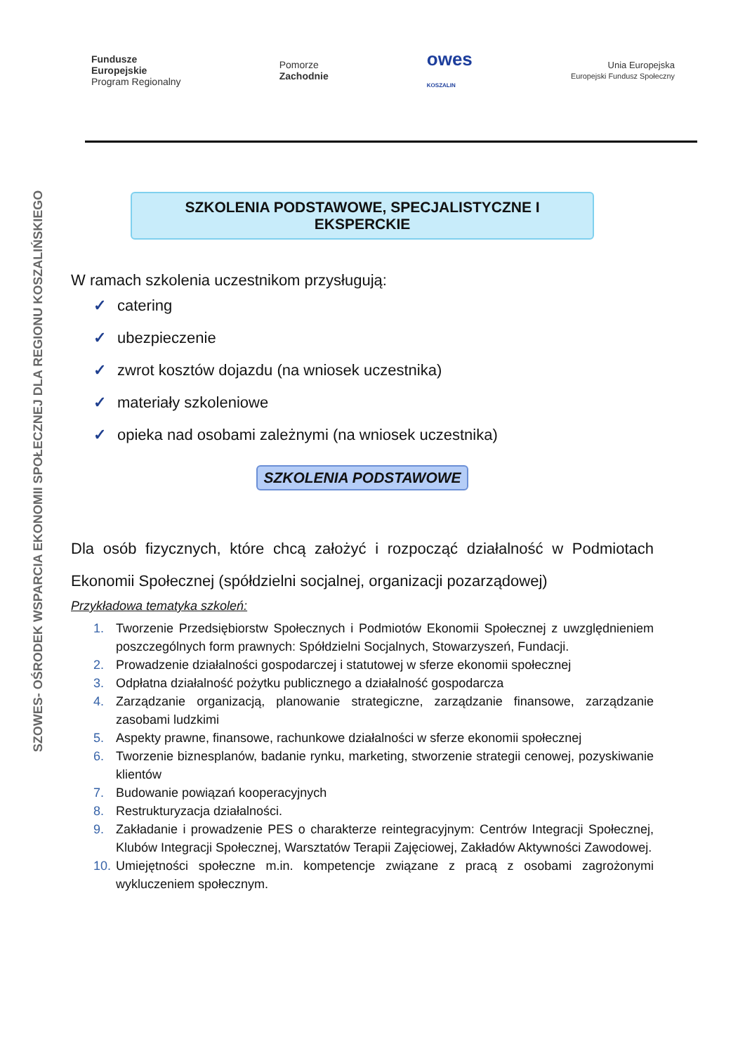Fundusze
Europejskie
Program Regionalny
Pomorze
Zachodnie
owes
KOSZALIN
Unia Europejska
Europejski Fundusz Społeczny
SZOWES- OŚRODEK WSPARCIA EKONOMII SPOŁECZNEJ DLA REGIONU KOSZALIŃSKIEGO
SZKOLENIA PODSTAWOWE, SPECJALISTYCZNE I EKSPERCKIE
W ramach szkolenia uczestnikom przysługują:
✓ catering
✓ ubezpieczenie
✓ zwrot kosztów dojazdu (na wniosek uczestnika)
✓ materiały szkoleniowe
✓ opieka nad osobami zależnymi (na wniosek uczestnika)
SZKOLENIA PODSTAWOWE
Dla osób fizycznych, które chcą założyć i rozpocząć działalność w Podmiotach Ekonomii Społecznej (spółdzielni socjalnej, organizacji pozarządowej)
Przykładowa tematyka szkoleń:
1. Tworzenie Przedsiębiorstw Społecznych i Podmiotów Ekonomii Społecznej z uwzględnieniem poszczególnych form prawnych: Spółdzielni Socjalnych, Stowarzyszeń, Fundacji.
2. Prowadzenie działalności gospodarczej i statutowej w sferze ekonomii społecznej
3. Odpłatna działalność pożytku publicznego a działalność gospodarcza
4. Zarządzanie organizacją, planowanie strategiczne, zarządzanie finansowe, zarządzanie zasobami ludzkimi
5. Aspekty prawne, finansowe, rachunkowe działalności w sferze ekonomii społecznej
6. Tworzenie biznesplanów, badanie rynku, marketing, stworzenie strategii cenowej, pozyskiwanie klientów
7. Budowanie powiązań kooperacyjnych
8. Restrukturyzacja działalności.
9. Zakładanie i prowadzenie PES o charakterze reintegracyjnym: Centrów Integracji Społecznej, Klubów Integracji Społecznej, Warsztatów Terapii Zajęciowej, Zakładów Aktywności Zawodowej.
10. Umiejętności społeczne m.in. kompetencje związane z pracą z osobami zagrożonymi wykluczeniem społecznym.